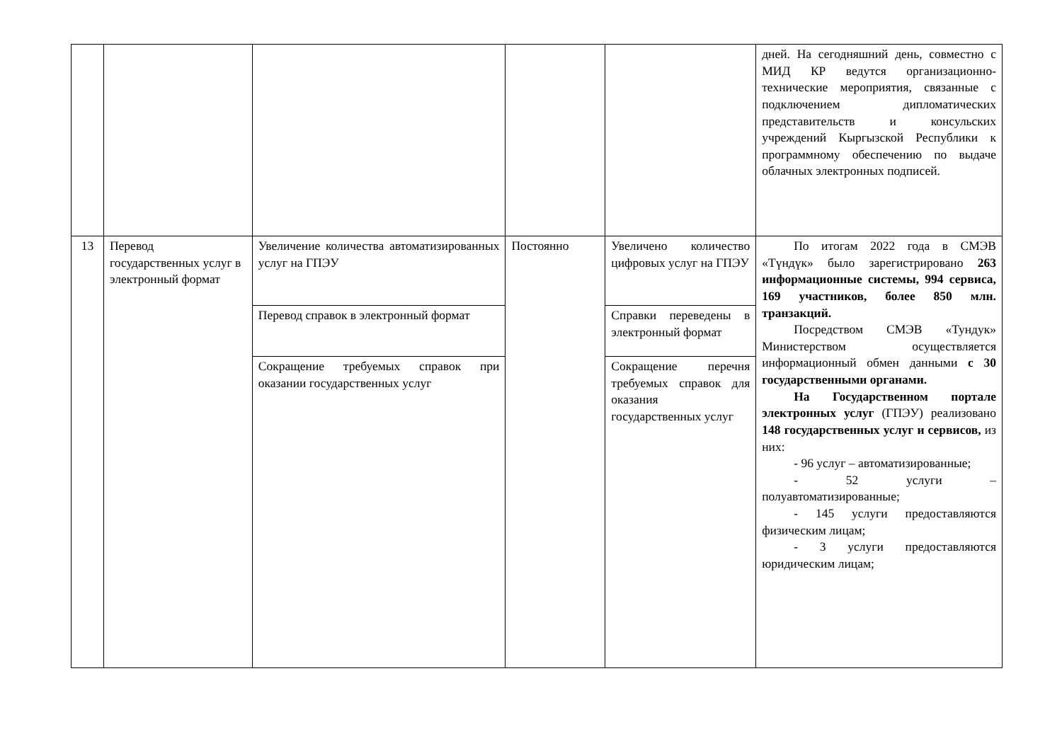| | | | | | дней. На сегодняшний день, совместно с МИД КР ведутся организационно-технические мероприятия, связанные с подключением дипломатических представительств и консульских учреждений Кыргызской Республики к программному обеспечению по выдаче облачных электронных подписей. |
| 13 | Перевод государственных услуг в электронный формат | Увеличение количества автоматизированных услуг на ГПЭУ | Постоянно | Увеличено количество цифровых услуг на ГПЭУ | По итогам 2022 года в СМЭВ «Түндүк» было зарегистрировано 263 информационные системы, 994 сервиса, 169 участников, более 850 млн. транзакций. Посредством СМЭВ «Тундук» Министерством осуществляется информационный обмен данными с 30 государственными органами. На Государственном портале электронных услуг (ГПЭУ) реализовано 148 государственных услуг и сервисов, из них: - 96 услуг – автоматизированные; - 52 услуги – полуавтоматизированные; - 145 услуги предоставляются физическим лицам; - 3 услуги предоставляются юридическим лицам; |
| | | Перевод справок в электронный формат | | Справки переведены в электронный формат | |
| | | Сокращение требуемых справок при оказании государственных услуг | | Сокращение перечня требуемых справок для оказания государственных услуг | |